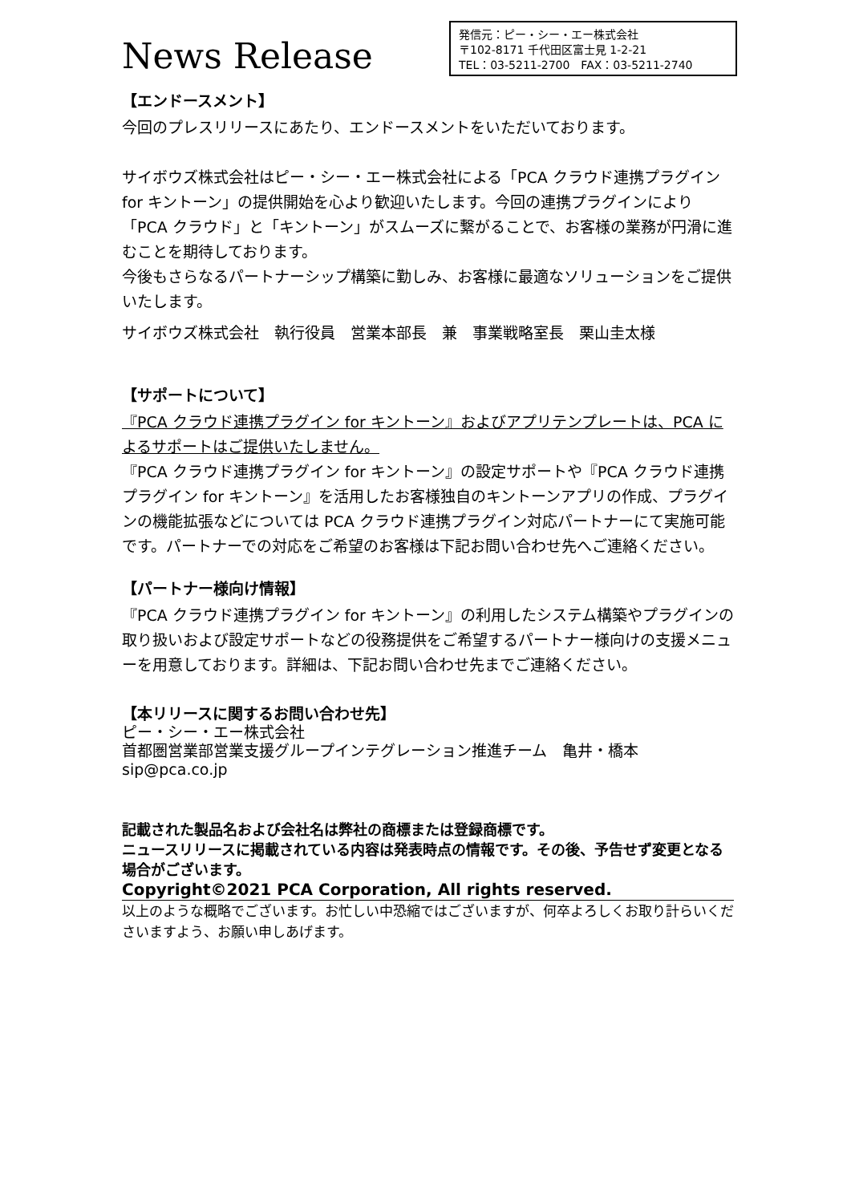News Release
発信元：ピー・シー・エー株式会社
〒102-8171 千代田区富士見 1-2-21
TEL：03-5211-2700　FAX：03-5211-2740
【エンドースメント】
今回のプレスリリースにあたり、エンドースメントをいただいております。
サイボウズ株式会社はピー・シー・エー株式会社による「PCA クラウド連携プラグイン for キントーン」の提供開始を心より歓迎いたします。今回の連携プラグインにより「PCA クラウド」と「キントーン」がスムーズに繋がることで、お客様の業務が円滑に進むことを期待しております。
今後もさらなるパートナーシップ構築に勤しみ、お客様に最適なソリューションをご提供いたします。
サイボウズ株式会社　執行役員　営業本部長　兼　事業戦略室長　栗山圭太様
【サポートについて】
『PCA クラウド連携プラグイン for キントーン』およびアプリテンプレートは、PCA によるサポートはご提供いたしません。
『PCA クラウド連携プラグイン for キントーン』の設定サポートや『PCA クラウド連携プラグイン for キントーン』を活用したお客様独自のキントーンアプリの作成、プラグインの機能拡張などについては PCA クラウド連携プラグイン対応パートナーにて実施可能です。パートナーでの対応をご希望のお客様は下記お問い合わせ先へご連絡ください。
【パートナー様向け情報】
『PCA クラウド連携プラグイン for キントーン』の利用したシステム構築やプラグインの取り扱いおよび設定サポートなどの役務提供をご希望するパートナー様向けの支援メニューを用意しております。詳細は、下記お問い合わせ先までご連絡ください。
【本リリースに関するお問い合わせ先】
ピー・シー・エー株式会社
首都圏営業部営業支援グループインテグレーション推進チーム　亀井・橋本
sip@pca.co.jp
記載された製品名および会社名は弊社の商標または登録商標です。
ニュースリリースに掲載されている内容は発表時点の情報です。その後、予告せず変更となる場合がございます。
Copyright©2021 PCA Corporation, All rights reserved.
以上のような概略でございます。お忙しい中恐縮ではございますが、何卒よろしくお取り計らいくださいますよう、お願い申しあげます。